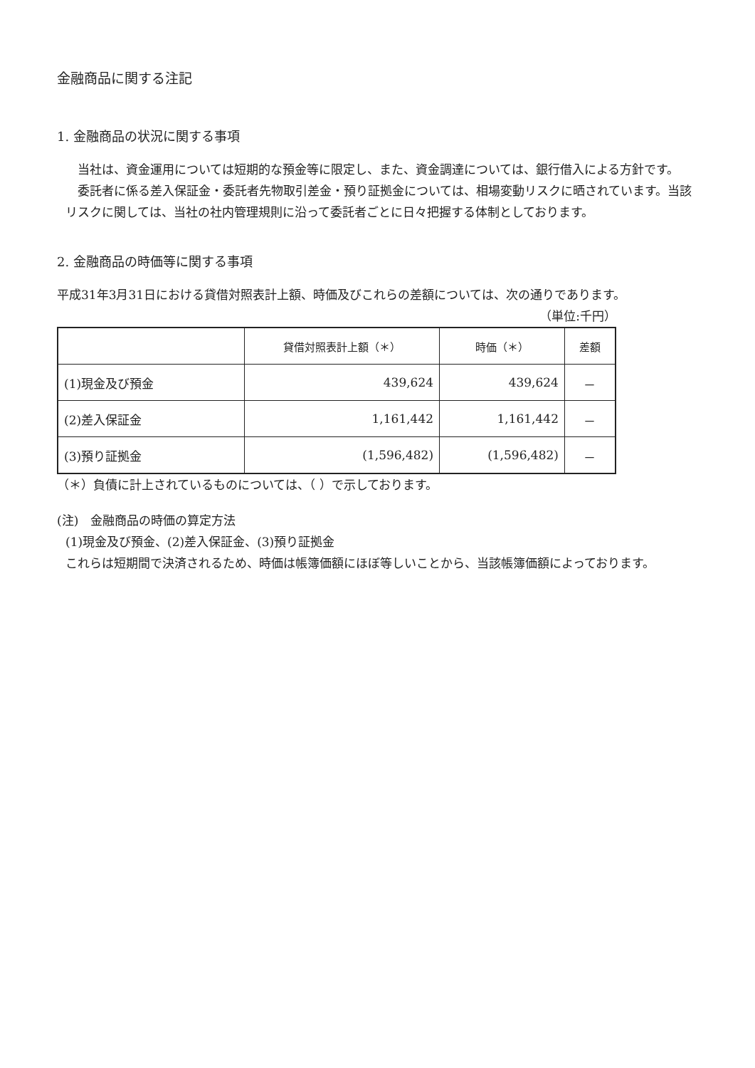金融商品に関する注記
1. 金融商品の状況に関する事項
　当社は、資金運用については短期的な預金等に限定し、また、資金調達については、銀行借入による方針です。
　委託者に係る差入保証金・委託者先物取引差金・預り証拠金については、相場変動リスクに晒されています。当該リスクに関しては、当社の社内管理規則に沿って委託者ごとに日々把握する体制としております。
2. 金融商品の時価等に関する事項
平成31年3月31日における貸借対照表計上額、時価及びこれらの差額については、次の通りであります。
（単位:千円）
| | 貸借対照表計上額（＊） | 時価（＊） | 差額 |
| --- | --- | --- | --- |
| (1)現金及び預金 | 439,624 | 439,624 | － |
| (2)差入保証金 | 1,161,442 | 1,161,442 | － |
| (3)預り証拠金 | (1,596,482) | (1,596,482) | － |
（＊）負債に計上されているものについては、（ ）で示しております。
(注)　金融商品の時価の算定方法
(1)現金及び預金、(2)差入保証金、(3)預り証拠金
これらは短期間で決済されるため、時価は帳簿価額にほぼ等しいことから、当該帳簿価額によっております。